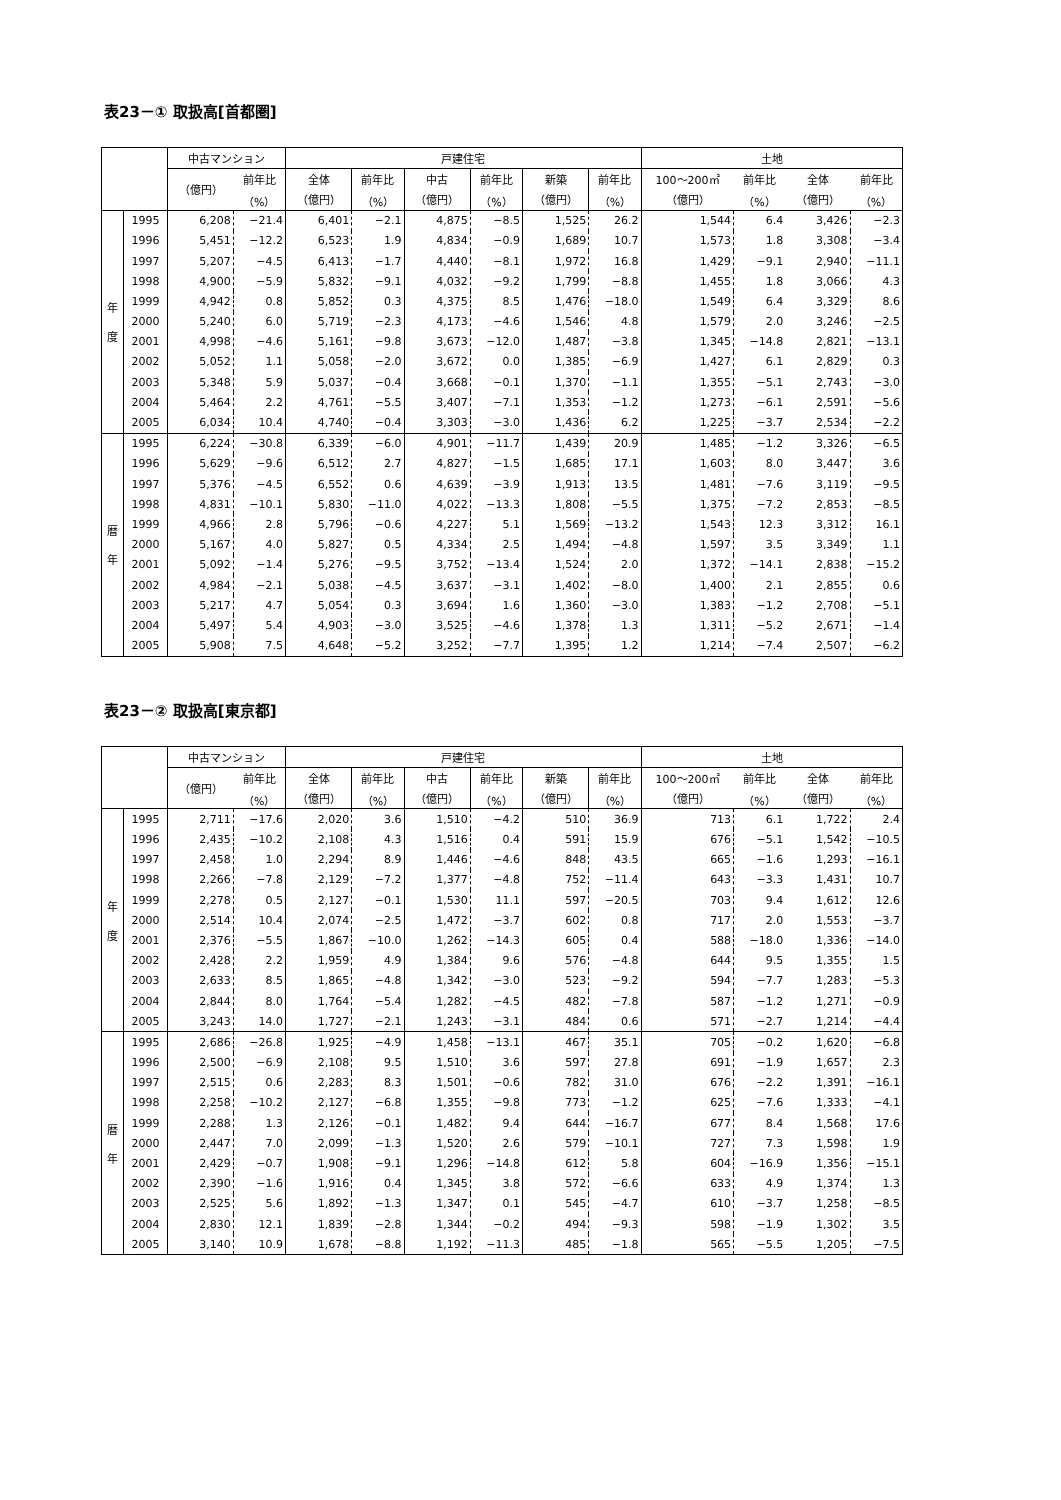表23－① 取扱高[首都圏]
| | | 中古マンション | | 戸建住宅 | | | | | | 土地 | | | |
| --- | --- | --- | --- | --- | --- | --- | --- | --- | --- | --- | --- | --- | --- |
| | | （億円） | 前年比 | 全体 | 前年比 | 中古 | 前年比 | 新築 | 前年比 | 100～200㎡ | 前年比 | 全体 | 前年比 |
| | | | （%） | （億円） | （%） | （億円） | （%） | （億円） | （%） | （億円） | （%） | （億円） | （%） |
| 年 度 | 1995 | 6,208 | −21.4 | 6,401 | −2.1 | 4,875 | −8.5 | 1,525 | 26.2 | 1,544 | 6.4 | 3,426 | −2.3 |
| | 1996 | 5,451 | −12.2 | 6,523 | 1.9 | 4,834 | −0.9 | 1,689 | 10.7 | 1,573 | 1.8 | 3,308 | −3.4 |
| | 1997 | 5,207 | −4.5 | 6,413 | −1.7 | 4,440 | −8.1 | 1,972 | 16.8 | 1,429 | −9.1 | 2,940 | −11.1 |
| | 1998 | 4,900 | −5.9 | 5,832 | −9.1 | 4,032 | −9.2 | 1,799 | −8.8 | 1,455 | 1.8 | 3,066 | 4.3 |
| | 1999 | 4,942 | 0.8 | 5,852 | 0.3 | 4,375 | 8.5 | 1,476 | −18.0 | 1,549 | 6.4 | 3,329 | 8.6 |
| | 2000 | 5,240 | 6.0 | 5,719 | −2.3 | 4,173 | −4.6 | 1,546 | 4.8 | 1,579 | 2.0 | 3,246 | −2.5 |
| | 2001 | 4,998 | −4.6 | 5,161 | −9.8 | 3,673 | −12.0 | 1,487 | −3.8 | 1,345 | −14.8 | 2,821 | −13.1 |
| | 2002 | 5,052 | 1.1 | 5,058 | −2.0 | 3,672 | 0.0 | 1,385 | −6.9 | 1,427 | 6.1 | 2,829 | 0.3 |
| | 2003 | 5,348 | 5.9 | 5,037 | −0.4 | 3,668 | −0.1 | 1,370 | −1.1 | 1,355 | −5.1 | 2,743 | −3.0 |
| | 2004 | 5,464 | 2.2 | 4,761 | −5.5 | 3,407 | −7.1 | 1,353 | −1.2 | 1,273 | −6.1 | 2,591 | −5.6 |
| | 2005 | 6,034 | 10.4 | 4,740 | −0.4 | 3,303 | −3.0 | 1,436 | 6.2 | 1,225 | −3.7 | 2,534 | −2.2 |
| 暦 年 | 1995 | 6,224 | −30.8 | 6,339 | −6.0 | 4,901 | −11.7 | 1,439 | 20.9 | 1,485 | −1.2 | 3,326 | −6.5 |
| | 1996 | 5,629 | −9.6 | 6,512 | 2.7 | 4,827 | −1.5 | 1,685 | 17.1 | 1,603 | 8.0 | 3,447 | 3.6 |
| | 1997 | 5,376 | −4.5 | 6,552 | 0.6 | 4,639 | −3.9 | 1,913 | 13.5 | 1,481 | −7.6 | 3,119 | −9.5 |
| | 1998 | 4,831 | −10.1 | 5,830 | −11.0 | 4,022 | −13.3 | 1,808 | −5.5 | 1,375 | −7.2 | 2,853 | −8.5 |
| | 1999 | 4,966 | 2.8 | 5,796 | −0.6 | 4,227 | 5.1 | 1,569 | −13.2 | 1,543 | 12.3 | 3,312 | 16.1 |
| | 2000 | 5,167 | 4.0 | 5,827 | 0.5 | 4,334 | 2.5 | 1,494 | −4.8 | 1,597 | 3.5 | 3,349 | 1.1 |
| | 2001 | 5,092 | −1.4 | 5,276 | −9.5 | 3,752 | −13.4 | 1,524 | 2.0 | 1,372 | −14.1 | 2,838 | −15.2 |
| | 2002 | 4,984 | −2.1 | 5,038 | −4.5 | 3,637 | −3.1 | 1,402 | −8.0 | 1,400 | 2.1 | 2,855 | 0.6 |
| | 2003 | 5,217 | 4.7 | 5,054 | 0.3 | 3,694 | 1.6 | 1,360 | −3.0 | 1,383 | −1.2 | 2,708 | −5.1 |
| | 2004 | 5,497 | 5.4 | 4,903 | −3.0 | 3,525 | −4.6 | 1,378 | 1.3 | 1,311 | −5.2 | 2,671 | −1.4 |
| | 2005 | 5,908 | 7.5 | 4,648 | −5.2 | 3,252 | −7.7 | 1,395 | 1.2 | 1,214 | −7.4 | 2,507 | −6.2 |
表23－② 取扱高[東京都]
| | | 中古マンション | | 戸建住宅 | | | | | | 土地 | | | |
| --- | --- | --- | --- | --- | --- | --- | --- | --- | --- | --- | --- | --- | --- |
| | | （億円） | 前年比 | 全体 | 前年比 | 中古 | 前年比 | 新築 | 前年比 | 100～200㎡ | 前年比 | 全体 | 前年比 |
| | | | （%） | （億円） | （%） | （億円） | （%） | （億円） | （%） | （億円） | （%） | （億円） | （%） |
| 年 度 | 1995 | 2,711 | −17.6 | 2,020 | 3.6 | 1,510 | −4.2 | 510 | 36.9 | 713 | 6.1 | 1,722 | 2.4 |
| | 1996 | 2,435 | −10.2 | 2,108 | 4.3 | 1,516 | 0.4 | 591 | 15.9 | 676 | −5.1 | 1,542 | −10.5 |
| | 1997 | 2,458 | 1.0 | 2,294 | 8.9 | 1,446 | −4.6 | 848 | 43.5 | 665 | −1.6 | 1,293 | −16.1 |
| | 1998 | 2,266 | −7.8 | 2,129 | −7.2 | 1,377 | −4.8 | 752 | −11.4 | 643 | −3.3 | 1,431 | 10.7 |
| | 1999 | 2,278 | 0.5 | 2,127 | −0.1 | 1,530 | 11.1 | 597 | −20.5 | 703 | 9.4 | 1,612 | 12.6 |
| | 2000 | 2,514 | 10.4 | 2,074 | −2.5 | 1,472 | −3.7 | 602 | 0.8 | 717 | 2.0 | 1,553 | −3.7 |
| | 2001 | 2,376 | −5.5 | 1,867 | −10.0 | 1,262 | −14.3 | 605 | 0.4 | 588 | −18.0 | 1,336 | −14.0 |
| | 2002 | 2,428 | 2.2 | 1,959 | 4.9 | 1,384 | 9.6 | 576 | −4.8 | 644 | 9.5 | 1,355 | 1.5 |
| | 2003 | 2,633 | 8.5 | 1,865 | −4.8 | 1,342 | −3.0 | 523 | −9.2 | 594 | −7.7 | 1,283 | −5.3 |
| | 2004 | 2,844 | 8.0 | 1,764 | −5.4 | 1,282 | −4.5 | 482 | −7.8 | 587 | −1.2 | 1,271 | −0.9 |
| | 2005 | 3,243 | 14.0 | 1,727 | −2.1 | 1,243 | −3.1 | 484 | 0.6 | 571 | −2.7 | 1,214 | −4.4 |
| 暦 年 | 1995 | 2,686 | −26.8 | 1,925 | −4.9 | 1,458 | −13.1 | 467 | 35.1 | 705 | −0.2 | 1,620 | −6.8 |
| | 1996 | 2,500 | −6.9 | 2,108 | 9.5 | 1,510 | 3.6 | 597 | 27.8 | 691 | −1.9 | 1,657 | 2.3 |
| | 1997 | 2,515 | 0.6 | 2,283 | 8.3 | 1,501 | −0.6 | 782 | 31.0 | 676 | −2.2 | 1,391 | −16.1 |
| | 1998 | 2,258 | −10.2 | 2,127 | −6.8 | 1,355 | −9.8 | 773 | −1.2 | 625 | −7.6 | 1,333 | −4.1 |
| | 1999 | 2,288 | 1.3 | 2,126 | −0.1 | 1,482 | 9.4 | 644 | −16.7 | 677 | 8.4 | 1,568 | 17.6 |
| | 2000 | 2,447 | 7.0 | 2,099 | −1.3 | 1,520 | 2.6 | 579 | −10.1 | 727 | 7.3 | 1,598 | 1.9 |
| | 2001 | 2,429 | −0.7 | 1,908 | −9.1 | 1,296 | −14.8 | 612 | 5.8 | 604 | −16.9 | 1,356 | −15.1 |
| | 2002 | 2,390 | −1.6 | 1,916 | 0.4 | 1,345 | 3.8 | 572 | −6.6 | 633 | 4.9 | 1,374 | 1.3 |
| | 2003 | 2,525 | 5.6 | 1,892 | −1.3 | 1,347 | 0.1 | 545 | −4.7 | 610 | −3.7 | 1,258 | −8.5 |
| | 2004 | 2,830 | 12.1 | 1,839 | −2.8 | 1,344 | −0.2 | 494 | −9.3 | 598 | −1.9 | 1,302 | 3.5 |
| | 2005 | 3,140 | 10.9 | 1,678 | −8.8 | 1,192 | −11.3 | 485 | −1.8 | 565 | −5.5 | 1,205 | −7.5 |